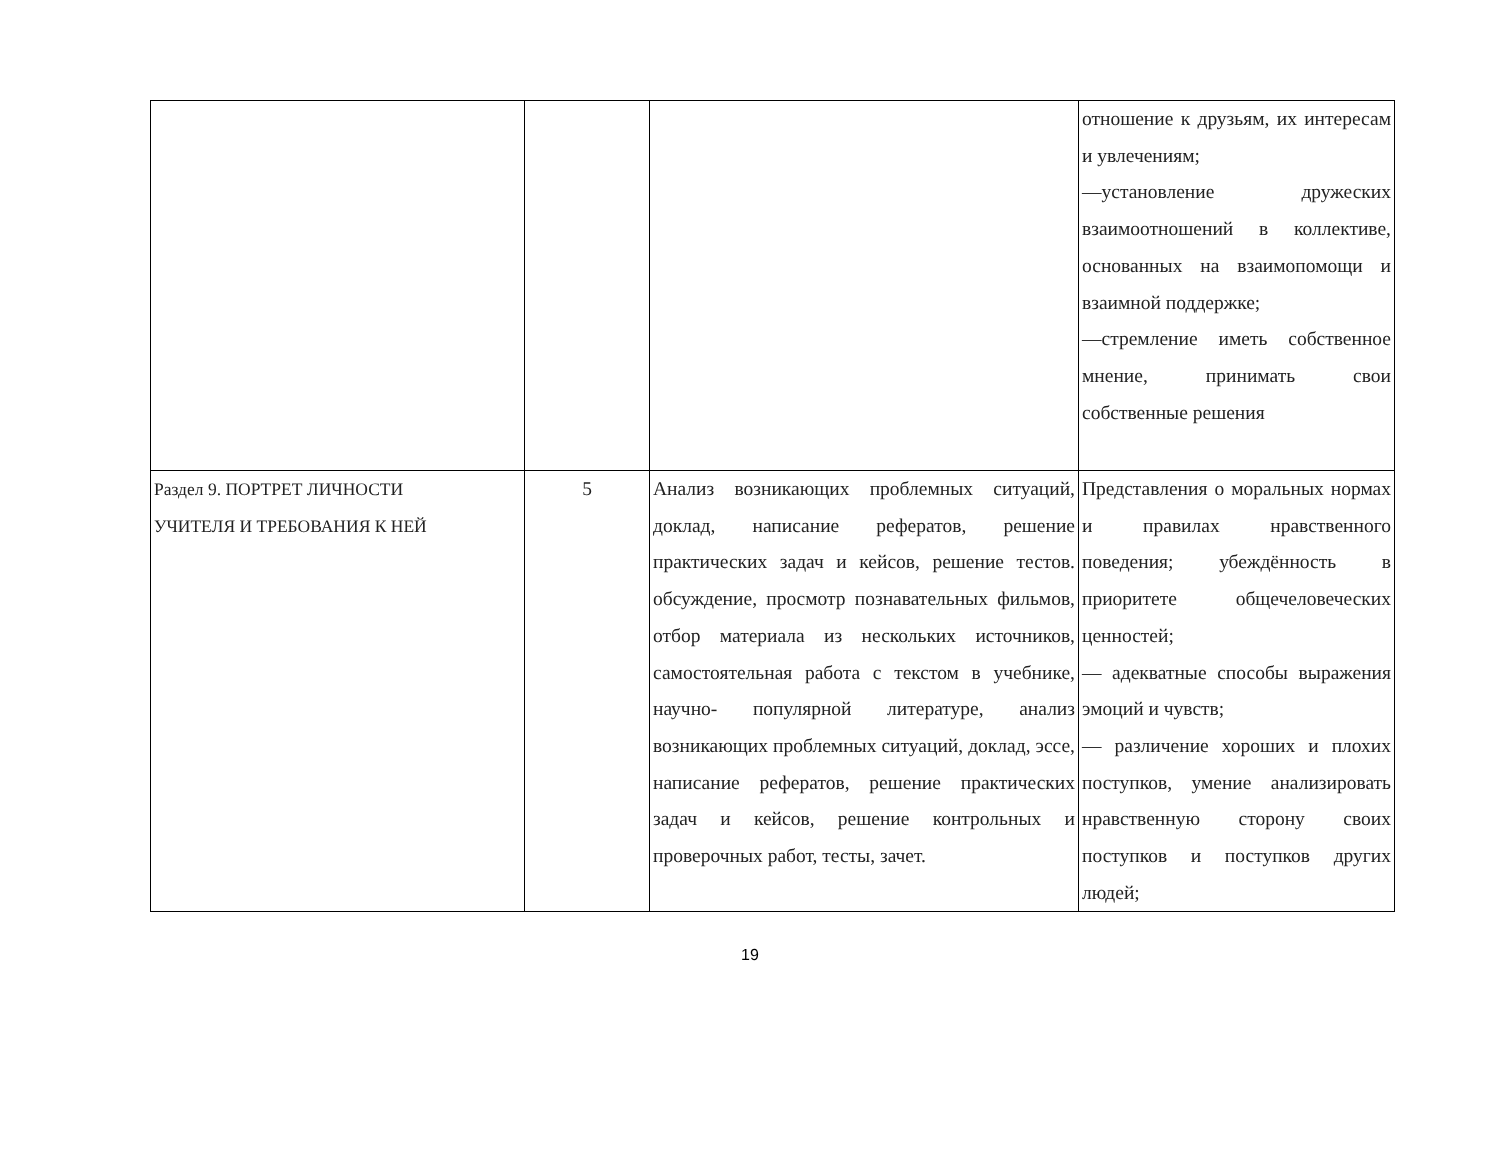| | | | отношение к друзьям, их интересам и увлечениям; —установление дружеских взаимоотношений в коллективе, основанных на взаимопомощи и взаимной поддержке; —стремление иметь собственное мнение, принимать свои собственные решения |
| Раздел 9. ПОРТРЕТ ЛИЧНОСТИ УЧИТЕЛЯ И ТРЕБОВАНИЯ К НЕЙ | 5 | Анализ возникающих проблемных ситуаций, доклад, написание рефератов, решение практических задач и кейсов, решение тестов. обсуждение, просмотр познавательных фильмов, отбор материала из нескольких источников, самостоятельная работа с текстом в учебнике, научно- популярной литературе, анализ возникающих проблемных ситуаций, доклад, эссе, написание рефератов, решение практических задач и кейсов, решение контрольных и проверочных работ, тесты, зачет. | Представления о моральных нормах и правилах нравственного поведения; убеждённость в приоритете общечеловеческих ценностей; — адекватные способы выражения эмоций и чувств; — различение хороших и плохих поступков, умение анализировать нравственную сторону своих поступков и поступков других людей; |
19